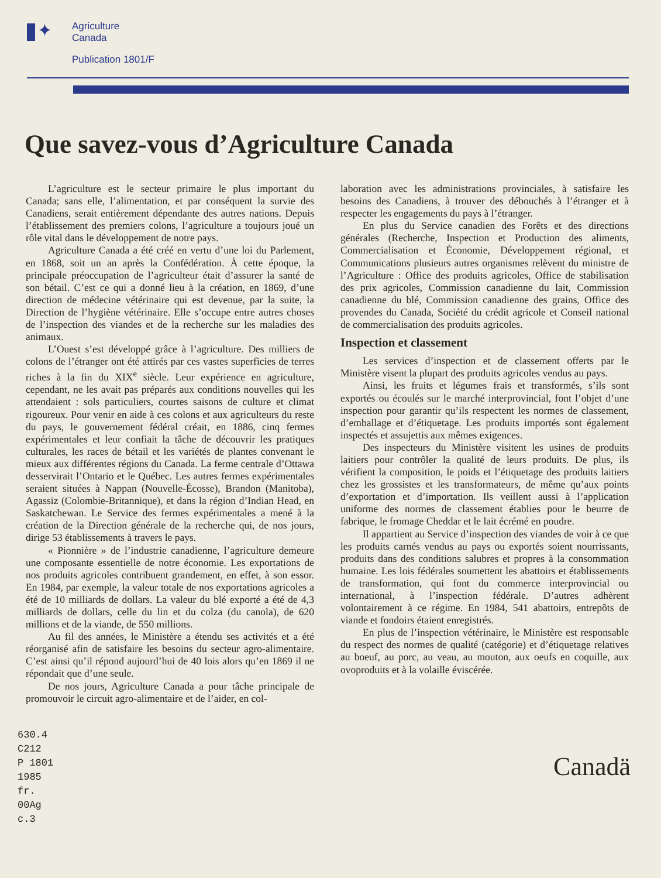✦
Agriculture
Canada
Publication 1801/F
Que savez-vous d’Agriculture Canada
L’agriculture est le secteur primaire le plus important du Canada; sans elle, l’alimentation, et par conséquent la survie des Canadiens, serait entièrement dépendante des autres nations. Depuis l’établissement des premiers colons, l’agriculture a toujours joué un rôle vital dans le développement de notre pays.
Agriculture Canada a été créé en vertu d’une loi du Parlement, en 1868, soit un an après la Confédération. À cette époque, la principale préoccupation de l’agriculteur était d’assurer la santé de son bétail. C’est ce qui a donné lieu à la création, en 1869, d’une direction de médecine vétérinaire qui est devenue, par la suite, la Direction de l’hygiène vétérinaire. Elle s’occupe entre autres choses de l’inspection des viandes et de la recherche sur les maladies des animaux.
L’Ouest s’est développé grâce à l’agriculture. Des milliers de colons de l’étranger ont été attirés par ces vastes superficies de terres riches à la fin du XIX<sup>e</sup> siècle. Leur expérience en agriculture, cependant, ne les avait pas préparés aux conditions nouvelles qui les attendaient : sols particuliers, courtes saisons de culture et climat rigoureux. Pour venir en aide à ces colons et aux agriculteurs du reste du pays, le gouvernement fédéral créait, en 1886, cinq fermes expérimentales et leur confiait la tâche de découvrir les pratiques culturales, les races de bétail et les variétés de plantes convenant le mieux aux différentes régions du Canada. La ferme centrale d’Ottawa desservirait l’Ontario et le Québec. Les autres fermes expérimentales seraient situées à Nappan (Nouvelle-Écosse), Brandon (Manitoba), Agassiz (Colombie-Britannique), et dans la région d’Indian Head, en Saskatchewan. Le Service des fermes expérimentales a mené à la création de la Direction générale de la recherche qui, de nos jours, dirige 53 établissements à travers le pays.
« Pionnière » de l’industrie canadienne, l’agriculture demeure une composante essentielle de notre économie. Les exportations de nos produits agricoles contribuent grandement, en effet, à son essor. En 1984, par exemple, la valeur totale de nos exportations agricoles a été de 10 milliards de dollars. La valeur du blé exporté a été de 4,3 milliards de dollars, celle du lin et du colza (du canola), de 620 millions et de la viande, de 550 millions.
Au fil des années, le Ministère a étendu ses activités et a été réorganisé afin de satisfaire les besoins du secteur agro-alimentaire. C’est ainsi qu’il répond aujourd’hui de 40 lois alors qu’en 1869 il ne répondait que d’une seule.
De nos jours, Agriculture Canada a pour tâche principale de promouvoir le circuit agro-alimentaire et de l’aider, en col-
laboration avec les administrations provinciales, à satisfaire les besoins des Canadiens, à trouver des débouchés à l’étranger et à respecter les engagements du pays à l’étranger.
En plus du Service canadien des Forêts et des directions générales (Recherche, Inspection et Production des aliments, Commercialisation et Économie, Développement régional, et Communications plusieurs autres organismes relèvent du ministre de l’Agriculture : Office des produits agricoles, Office de stabilisation des prix agricoles, Commission canadienne du lait, Commission canadienne du blé, Commission canadienne des grains, Office des provendes du Canada, Société du crédit agricole et Conseil national de commercialisation des produits agricoles.
Inspection et classement
Les services d’inspection et de classement offerts par le Ministère visent la plupart des produits agricoles vendus au pays.
Ainsi, les fruits et légumes frais et transformés, s’ils sont exportés ou écoulés sur le marché interprovincial, font l’objet d’une inspection pour garantir qu’ils respectent les normes de classement, d’emballage et d’étiquetage. Les produits importés sont également inspectés et assujettis aux mêmes exigences.
Des inspecteurs du Ministère visitent les usines de produits laitiers pour contrôler la qualité de leurs produits. De plus, ils vérifient la composition, le poids et l’étiquetage des produits laitiers chez les grossistes et les transformateurs, de même qu’aux points d’exportation et d’importation. Ils veillent aussi à l’application uniforme des normes de classement établies pour le beurre de fabrique, le fromage Cheddar et le lait écrémé en poudre.
Il appartient au Service d’inspection des viandes de voir à ce que les produits carnés vendus au pays ou exportés soient nourrissants, produits dans des conditions salubres et propres à la consommation humaine. Les lois fédérales soumettent les abattoirs et établissements de transformation, qui font du commerce interprovincial ou international, à l’inspection fédérale. D’autres adhèrent volontairement à ce régime. En 1984, 541 abattoirs, entrepôts de viande et fondoirs étaient enregistrés.
En plus de l’inspection vétérinaire, le Ministère est responsable du respect des normes de qualité (catégorie) et d’étiquetage relatives au boeuf, au porc, au veau, au mouton, aux oeufs en coquille, aux ovoproduits et à la volaille éviscérée.
630.4
C212
P 1801
1985
fr.
00Ag
c.3
Canadä